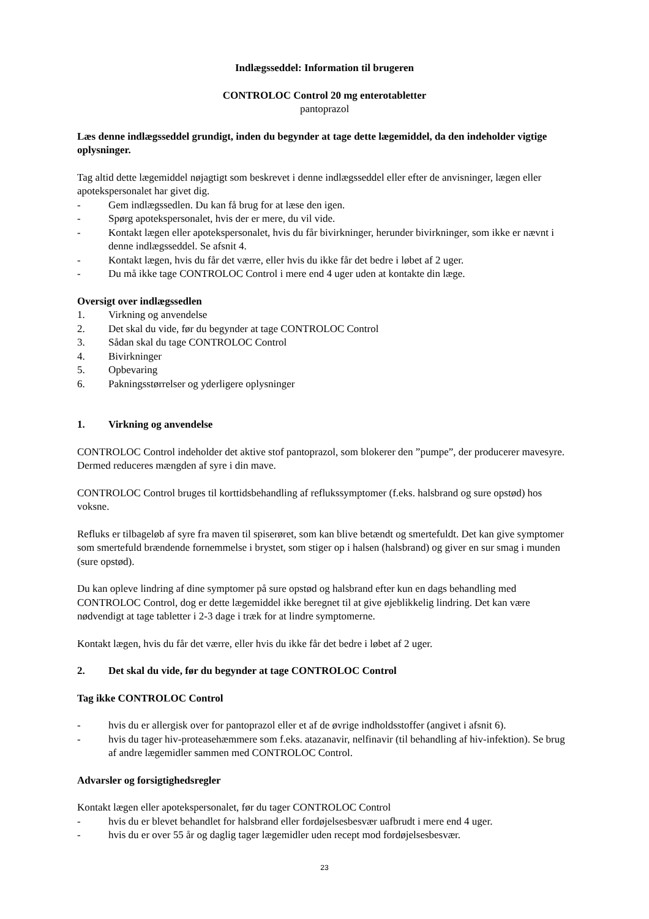Indlægsseddel: Information til brugeren
CONTROLOC Control 20 mg enterotabletter
pantoprazol
Læs denne indlægsseddel grundigt, inden du begynder at tage dette lægemiddel, da den indeholder vigtige oplysninger.
Tag altid dette lægemiddel nøjagtigt som beskrevet i denne indlægsseddel eller efter de anvisninger, lægen eller apotekspersonalet har givet dig.
- Gem indlægssedlen. Du kan få brug for at læse den igen.
- Spørg apotekspersonalet, hvis der er mere, du vil vide.
- Kontakt lægen eller apotekspersonalet, hvis du får bivirkninger, herunder bivirkninger, som ikke er nævnt i denne indlægsseddel. Se afsnit 4.
- Kontakt lægen, hvis du får det værre, eller hvis du ikke får det bedre i løbet af 2 uger.
- Du må ikke tage CONTROLOC Control i mere end 4 uger uden at kontakte din læge.
Oversigt over indlægssedlen
1. Virkning og anvendelse
2. Det skal du vide, før du begynder at tage CONTROLOC Control
3. Sådan skal du tage CONTROLOC Control
4. Bivirkninger
5. Opbevaring
6. Pakningsstørrelser og yderligere oplysninger
1. Virkning og anvendelse
CONTROLOC Control indeholder det aktive stof pantoprazol, som blokerer den ”pumpe”, der producerer mavesyre. Dermed reduceres mængden af syre i din mave.
CONTROLOC Control bruges til korttidsbehandling af reflukssymptomer (f.eks. halsbrand og sure opstød) hos voksne.
Refluks er tilbageløb af syre fra maven til spiserøret, som kan blive betændt og smertefuldt. Det kan give symptomer som smertefuld brændende fornemmelse i brystet, som stiger op i halsen (halsbrand) og giver en sur smag i munden (sure opstød).
Du kan opleve lindring af dine symptomer på sure opstød og halsbrand efter kun en dags behandling med CONTROLOC Control, dog er dette lægemiddel ikke beregnet til at give øjeblikkelig lindring. Det kan være nødvendigt at tage tabletter i 2-3 dage i træk for at lindre symptomerne.
Kontakt lægen, hvis du får det værre, eller hvis du ikke får det bedre i løbet af 2 uger.
2. Det skal du vide, før du begynder at tage CONTROLOC Control
Tag ikke CONTROLOC Control
- hvis du er allergisk over for pantoprazol eller et af de øvrige indholdsstoffer (angivet i afsnit 6).
- hvis du tager hiv-proteasehæmmere som f.eks. atazanavir, nelfinavir (til behandling af hiv-infektion). Se brug af andre lægemidler sammen med CONTROLOC Control.
Advarsler og forsigtighedsregler
Kontakt lægen eller apotekspersonalet, før du tager CONTROLOC Control
- hvis du er blevet behandlet for halsbrand eller fordøjelsesbesvær uafbrudt i mere end 4 uger.
- hvis du er over 55 år og daglig tager lægemidler uden recept mod fordøjelsesbesvær.
23